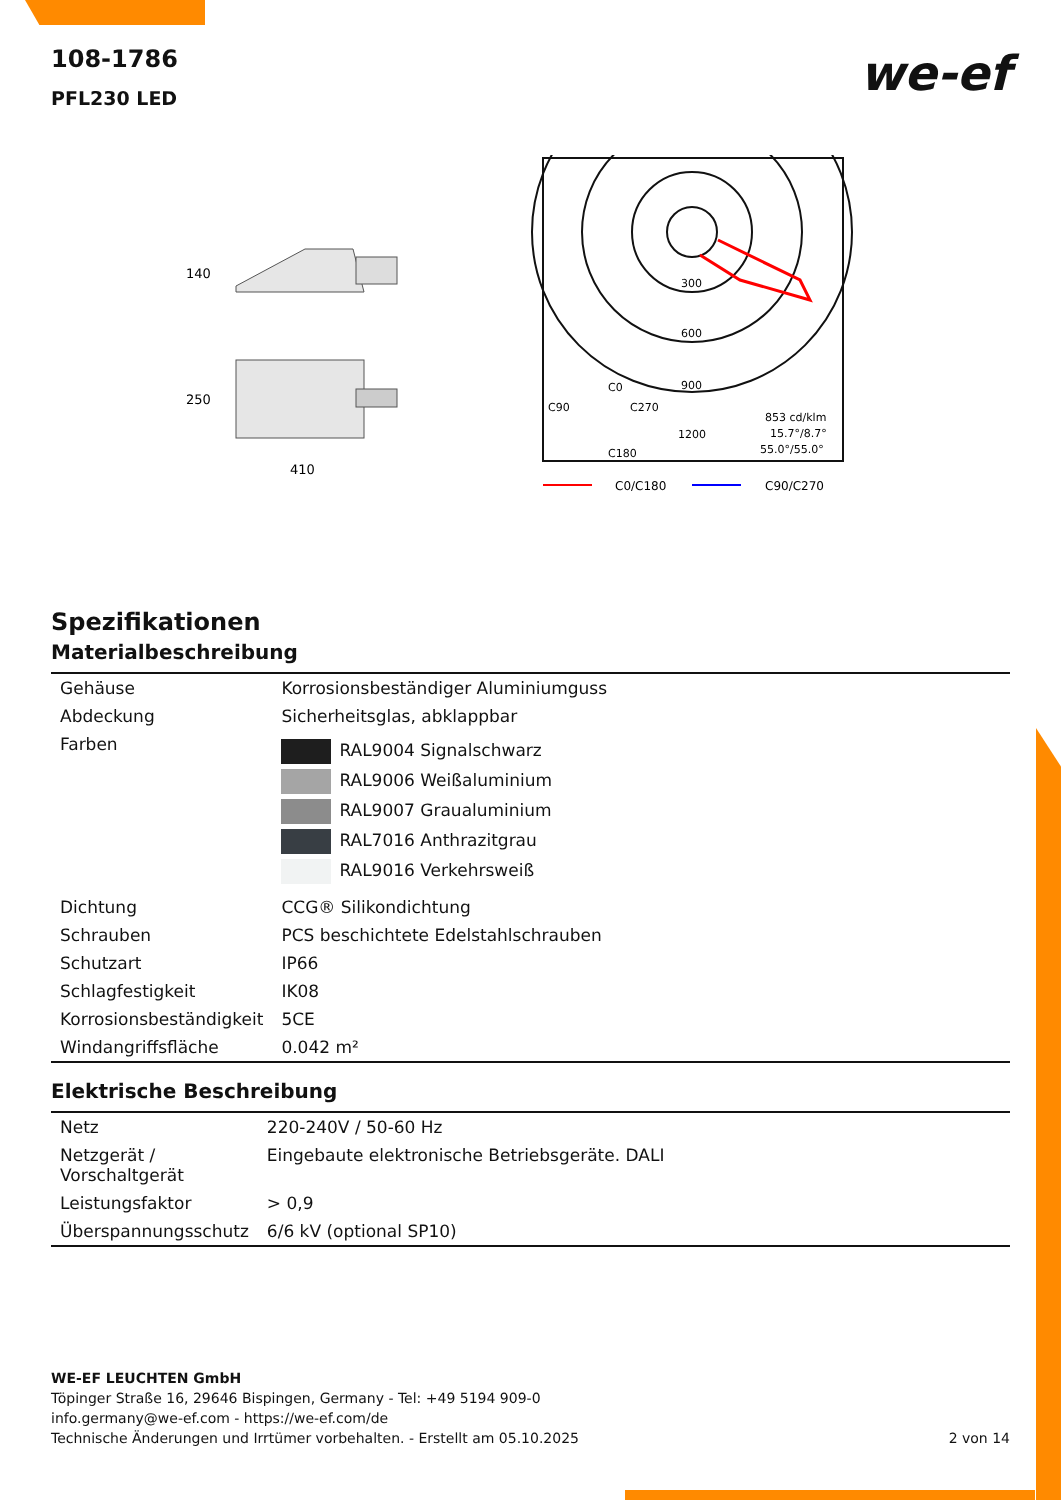108-1786
PFL230 LED
we-ef
140
250
410
300
600
900
1200
C90
C0
C270
C180
853 cd/klm
15.7°/8.7°
55.0°/55.0°
C0/C180
C90/C270
Spezifikationen
Materialbeschreibung
| Gehäuse | Korrosionsbeständiger Aluminiumguss |
| Abdeckung | Sicherheitsglas, abklappbar |
| Farben | RAL9004 Signalschwarz RAL9006 Weißaluminium RAL9007 Graualuminium RAL7016 Anthrazitgrau RAL9016 Verkehrsweiß |
| Dichtung | CCG® Silikondichtung |
| Schrauben | PCS beschichtete Edelstahlschrauben |
| Schutzart | IP66 |
| Schlagfestigkeit | IK08 |
| Korrosionsbeständigkeit | 5CE |
| Windangriffsfläche | 0.042 m² |
Elektrische Beschreibung
| Netz | 220-240V / 50-60 Hz |
| Netzgerät / Vorschaltgerät | Eingebaute elektronische Betriebsgeräte. DALI |
| Leistungsfaktor | > 0,9 |
| Überspannungsschutz | 6/6 kV (optional SP10) |
WE-EF LEUCHTEN GmbH
Töpinger Straße 16, 29646 Bispingen, Germany - Tel: +49 5194 909-0
info.germany@we-ef.com - https://we-ef.com/de
Technische Änderungen und Irrtümer vorbehalten. - Erstellt am 05.10.2025 2 von 14